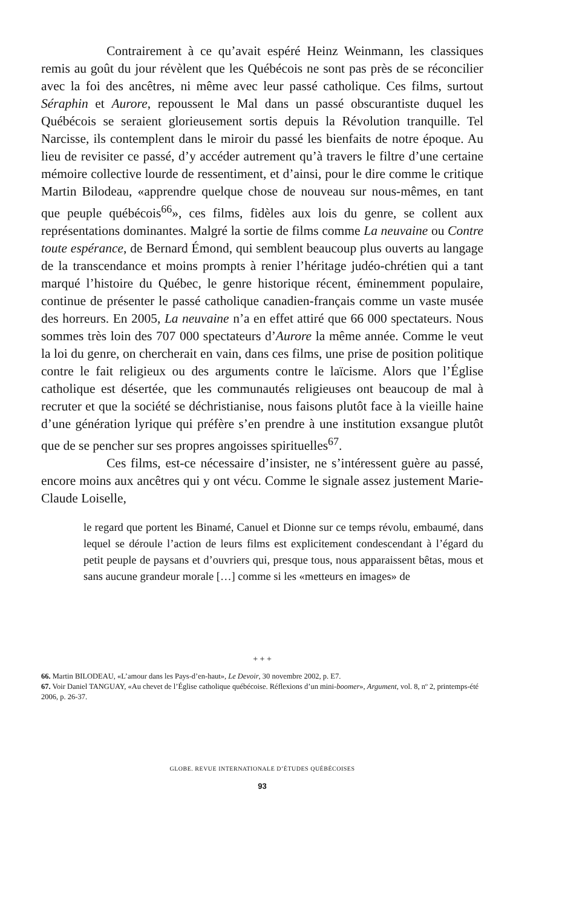Contrairement à ce qu’avait espéré Heinz Weinmann, les classiques remis au goût du jour révèlent que les Québécois ne sont pas près de se réconcilier avec la foi des ancêtres, ni même avec leur passé catholique. Ces films, surtout Séraphin et Aurore, repoussent le Mal dans un passé obscurantiste duquel les Québécois se seraient glorieusement sortis depuis la Révolution tranquille. Tel Narcisse, ils contemplent dans le miroir du passé les bienfaits de notre époque. Au lieu de revisiter ce passé, d’y accéder autrement qu’à travers le filtre d’une certaine mémoire collective lourde de ressentiment, et d’ainsi, pour le dire comme le critique Martin Bilodeau, «apprendre quelque chose de nouveau sur nous-mêmes, en tant que peuple québécois<sup>66</sup>», ces films, fidèles aux lois du genre, se collent aux représentations dominantes. Malgré la sortie de films comme La neuvaine ou Contre toute espérance, de Bernard Émond, qui semblent beaucoup plus ouverts au langage de la transcendance et moins prompts à renier l’héritage judéo-chrétien qui a tant marqué l’histoire du Québec, le genre historique récent, éminemment populaire, continue de présenter le passé catholique canadien-français comme un vaste musée des horreurs. En 2005, La neuvaine n’a en effet attiré que 66 000 spectateurs. Nous sommes très loin des 707 000 spectateurs d’Aurore la même année. Comme le veut la loi du genre, on chercherait en vain, dans ces films, une prise de position politique contre le fait religieux ou des arguments contre le laïcisme. Alors que l’Église catholique est désertée, que les communautés religieuses ont beaucoup de mal à recruter et que la société se déchristianise, nous faisons plutôt face à la vieille haine d’une génération lyrique qui préfère s’en prendre à une institution exsangue plutôt que de se pencher sur ses propres angoisses spirituelles<sup>67</sup>.
Ces films, est-ce nécessaire d’insister, ne s’intéressent guère au passé, encore moins aux ancêtres qui y ont vécu. Comme le signale assez justement Marie-Claude Loiselle,
le regard que portent les Binamé, Canuel et Dionne sur ce temps révolu, embaumé, dans lequel se déroule l’action de leurs films est explicitement condescendant à l’égard du petit peuple de paysans et d’ouvriers qui, presque tous, nous apparaissent bêtas, mous et sans aucune grandeur morale […] comme si les «metteurs en images» de
+ + +
66. Martin BILODEAU, «L’amour dans les Pays-d’en-haut», Le Devoir, 30 novembre 2002, p. E7.
67. Voir Daniel TANGUAY, «Au chevet de l’Église catholique québécoise. Réflexions d’un mini-boomer», Argument, vol. 8, nº 2, printemps-été 2006, p. 26-37.
GLOBE. REVUE INTERNATIONALE D’ÉTUDES QUÉBÉCOISES
93